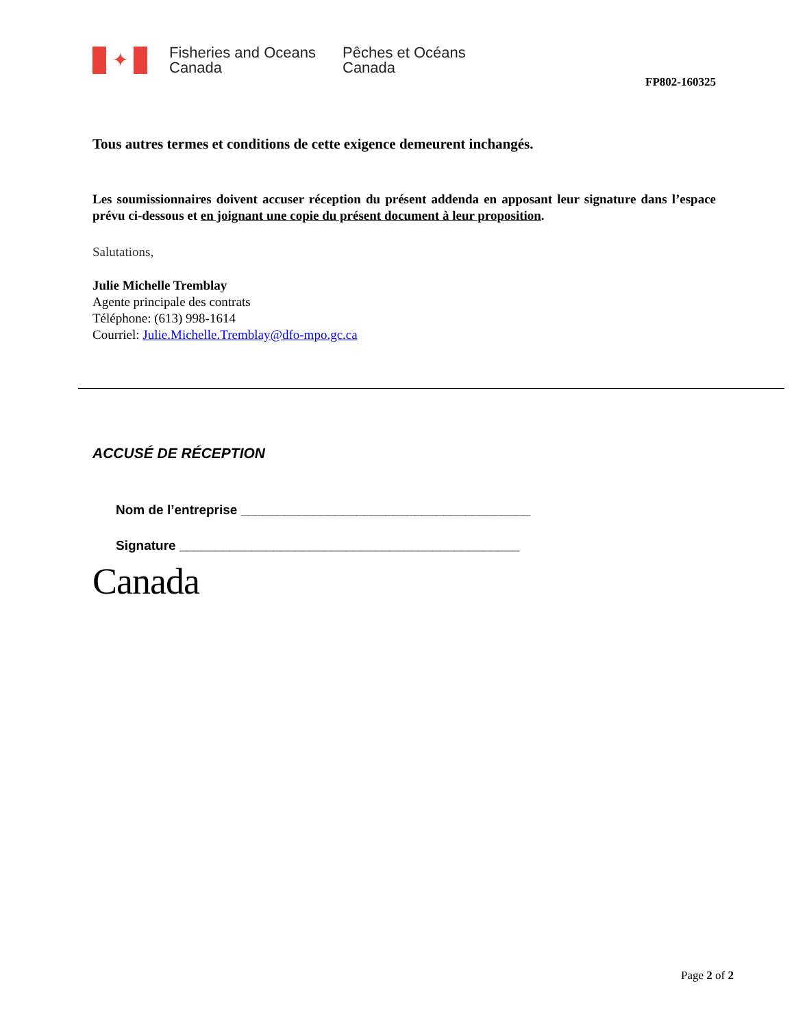✦
Fisheries and Oceans Canada
Pêches et Océans
Canada
FP802-160325
Tous autres termes et conditions de cette exigence demeurent inchangés.
Les soumissionnaires doivent accuser réception du présent addenda en apposant leur signature dans l’espace prévu ci-dessous et en joignant une copie du présent document à leur proposition.
Salutations,
Julie Michelle Tremblay
Agente principale des contrats
Téléphone: (613) 998-1614
Courriel: Julie.Michelle.Tremblay@dfo-mpo.gc.ca
ACCUSÉ DE RÉCEPTION
Nom de l’entreprise ________________________________________
Signature _______________________________________________
Canada
Page 2 of 2